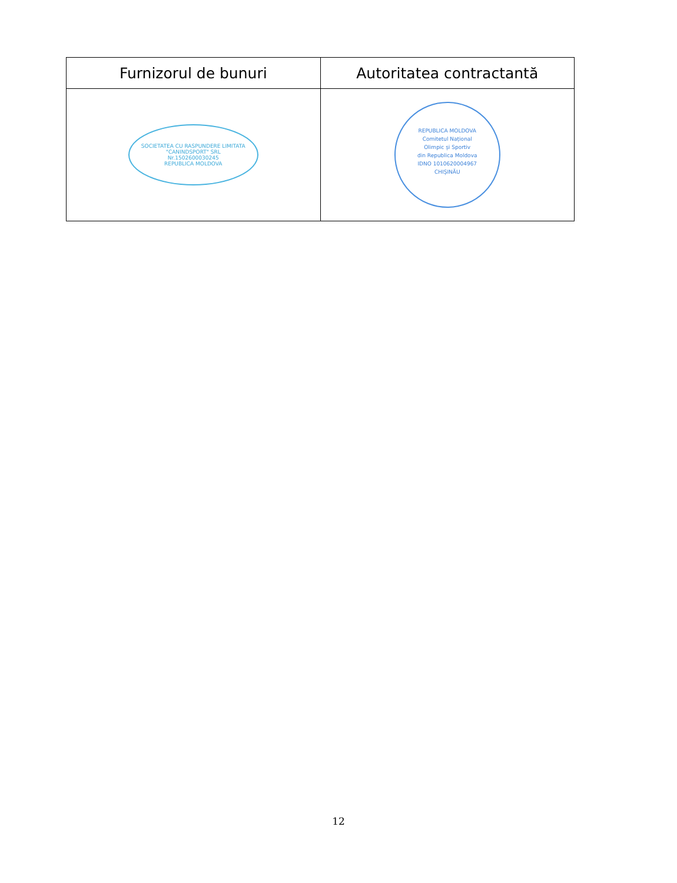| Furnizorul de bunuri | Autoritatea contractantă |
| --- | --- |
| SOCIETATEA CU RASPUNDERE LIMITATA "CANINDSPORT" SRL Nr.1502600030245 REPUBLICA MOLDOVA | REPUBLICA MOLDOVA Comitetul Național Olimpic și Sportiv din Republica Moldova IDNO 1010620004967 CHIȘINĂU |
12